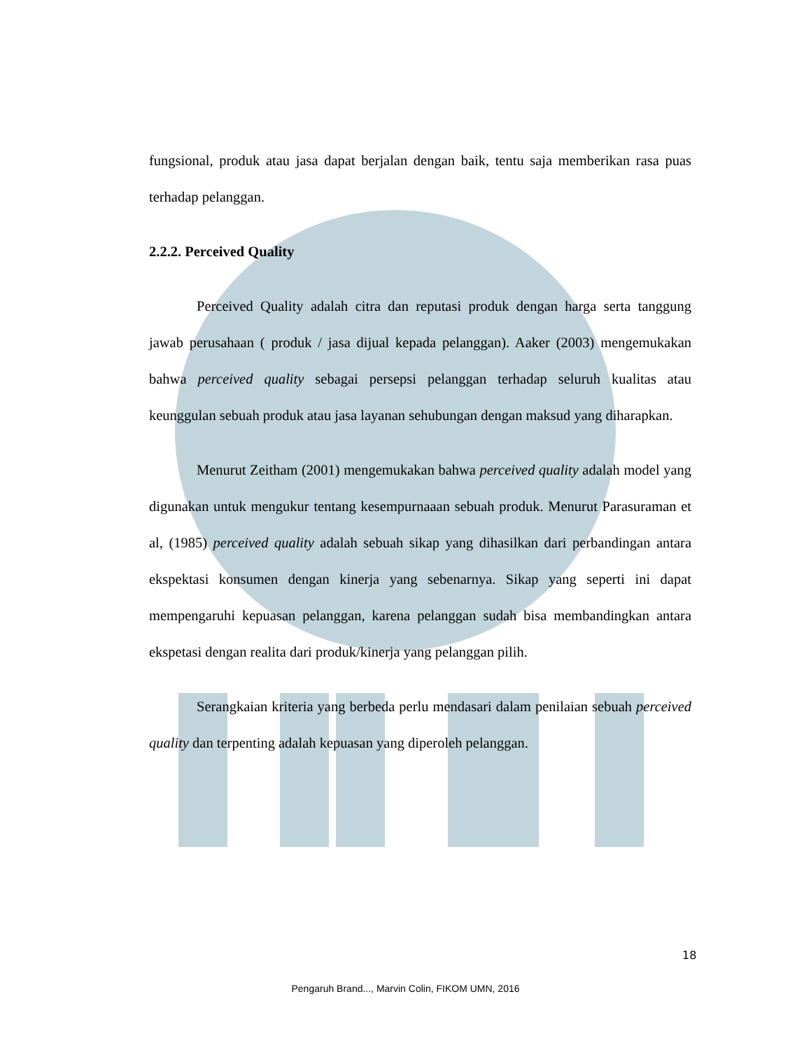fungsional, produk atau jasa dapat berjalan dengan baik, tentu saja memberikan rasa puas terhadap pelanggan.
2.2.2. Perceived Quality
Perceived Quality adalah citra dan reputasi produk dengan harga serta tanggung jawab perusahaan ( produk / jasa dijual kepada pelanggan). Aaker (2003) mengemukakan bahwa perceived quality sebagai persepsi pelanggan terhadap seluruh kualitas atau keunggulan sebuah produk atau jasa layanan sehubungan dengan maksud yang diharapkan.
Menurut Zeitham (2001) mengemukakan bahwa perceived quality adalah model yang digunakan untuk mengukur tentang kesempurnaaan sebuah produk. Menurut Parasuraman et al, (1985) perceived quality adalah sebuah sikap yang dihasilkan dari perbandingan antara ekspektasi konsumen dengan kinerja yang sebenarnya. Sikap yang seperti ini dapat mempengaruhi kepuasan pelanggan, karena pelanggan sudah bisa membandingkan antara ekspetasi dengan realita dari produk/kinerja yang pelanggan pilih.
Serangkaian kriteria yang berbeda perlu mendasari dalam penilaian sebuah perceived quality dan terpenting adalah kepuasan yang diperoleh pelanggan.
18
Pengaruh Brand..., Marvin Colin, FIKOM UMN, 2016